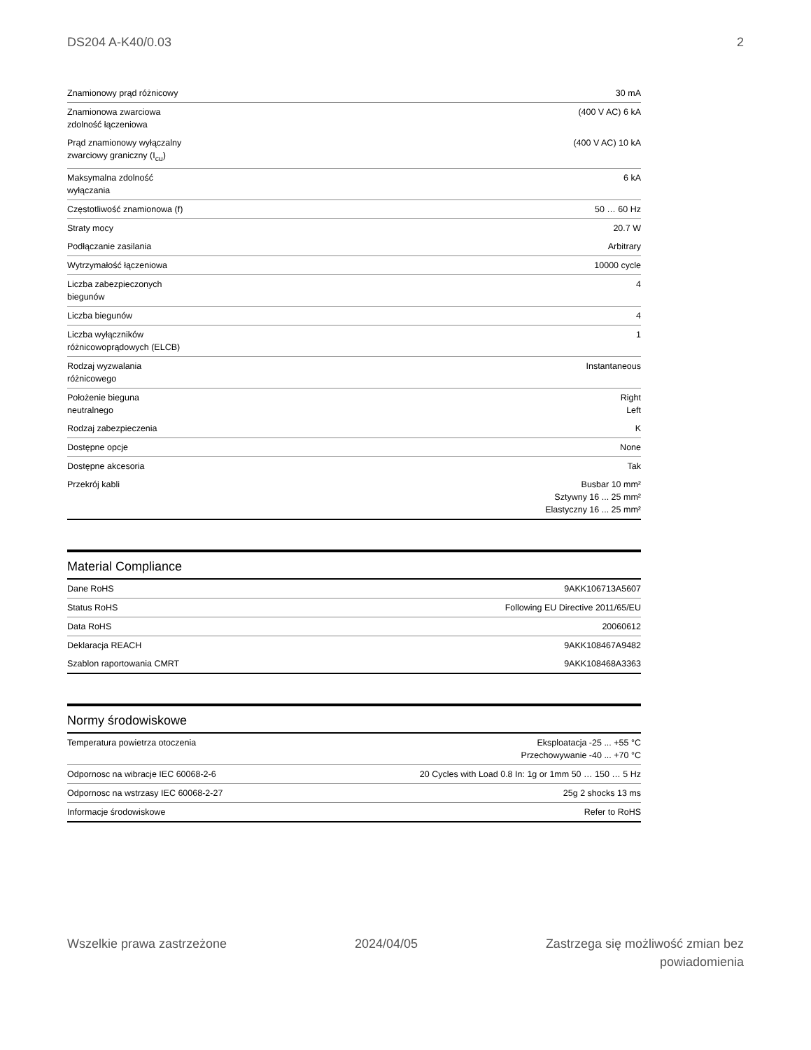DS204 A-K40/0.03 2
| Znamionowy prąd różnicowy | 30 mA |
| Znamionowa zwarciowa zdolność łączeniowa | (400 V AC) 6 kA |
| Prąd znamionowy wyłączalny zwarciowy graniczny (I<sub>cu</sub>) | (400 V AC) 10 kA |
| Maksymalna zdolność wyłączania | 6 kA |
| Częstotliwość znamionowa (f) | 50 … 60 Hz |
| Straty mocy | 20.7 W |
| Podłączanie zasilania | Arbitrary |
| Wytrzymałość łączeniowa | 10000 cycle |
| Liczba zabezpieczonych biegunów | 4 |
| Liczba biegunów | 4 |
| Liczba wyłączników różnicowoprądowych (ELCB) | 1 |
| Rodzaj wyzwalania różnicowego | Instantaneous |
| Położenie bieguna neutralnego | Right Left |
| Rodzaj zabezpieczenia | K |
| Dostępne opcje | None |
| Dostępne akcesoria | Tak |
| Przekrój kabli | Busbar 10 mm² Sztywny 16 ... 25 mm² Elastyczny 16 ... 25 mm² |
Material Compliance
| Dane RoHS | 9AKK106713A5607 |
| Status RoHS | Following EU Directive 2011/65/EU |
| Data RoHS | 20060612 |
| Deklaracja REACH | 9AKK108467A9482 |
| Szablon raportowania CMRT | 9AKK108468A3363 |
Normy środowiskowe
| Temperatura powietrza otoczenia | Eksploatacja -25 ... +55 °C Przechowywanie -40 ... +70 °C |
| Odpornosc na wibracje IEC 60068-2-6 | 20 Cycles with Load 0.8 In: 1g or 1mm 50 … 150 … 5 Hz |
| Odpornosc na wstrzasy IEC 60068-2-27 | 25g 2 shocks 13 ms |
| Informacje środowiskowe | Refer to RoHS |
Wszelkie prawa zastrzeżone 2024/04/05 Zastrzega się możliwość zmian bez
powiadomienia